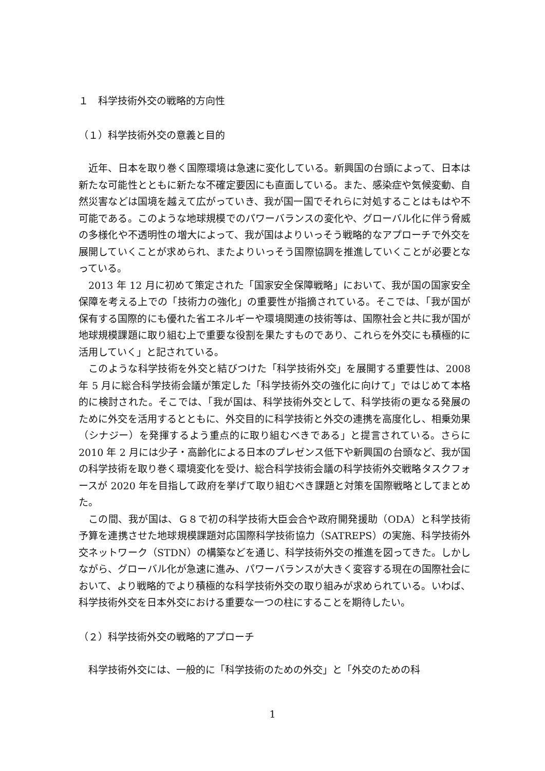１　科学技術外交の戦略的方向性
（１）科学技術外交の意義と目的
近年、日本を取り巻く国際環境は急速に変化している。新興国の台頭によって、日本は新たな可能性とともに新たな不確定要因にも直面している。また、感染症や気候変動、自然災害などは国境を越えて広がっていき、我が国一国でそれらに対処することはもはや不可能である。このような地球規模でのパワーバランスの変化や、グローバル化に伴う脅威の多様化や不透明性の増大によって、我が国はよりいっそう戦略的なアプローチで外交を展開していくことが求められ、またよりいっそう国際協調を推進していくことが必要となっている。
2013 年 12 月に初めて策定された「国家安全保障戦略」において、我が国の国家安全保障を考える上での「技術力の強化」の重要性が指摘されている。そこでは、「我が国が保有する国際的にも優れた省エネルギーや環境関連の技術等は、国際社会と共に我が国が地球規模課題に取り組む上で重要な役割を果たすものであり、これらを外交にも積極的に活用していく」と記されている。
このような科学技術を外交と結びつけた「科学技術外交」を展開する重要性は、2008 年 5 月に総合科学技術会議が策定した「科学技術外交の強化に向けて」ではじめて本格的に検討された。そこでは、「我が国は、科学技術外交として、科学技術の更なる発展のために外交を活用するとともに、外交目的に科学技術と外交の連携を高度化し、相乗効果（シナジー）を発揮するよう重点的に取り組むべきである」と提言されている。さらに 2010 年 2 月には少子・高齢化による日本のプレゼンス低下や新興国の台頭など、我が国の科学技術を取り巻く環境変化を受け、総合科学技術会議の科学技術外交戦略タスクフォースが 2020 年を目指して政府を挙げて取り組むべき課題と対策を国際戦略としてまとめた。
この間、我が国は、Ｇ８で初の科学技術大臣会合や政府開発援助（ODA）と科学技術予算を連携させた地球規模課題対応国際科学技術協力（SATREPS）の実施、科学技術外交ネットワーク（STDN）の構築などを通じ、科学技術外交の推進を図ってきた。しかしながら、グローバル化が急速に進み、パワーバランスが大きく変容する現在の国際社会において、より戦略的でより積極的な科学技術外交の取り組みが求められている。いわば、科学技術外交を日本外交における重要な一つの柱にすることを期待したい。
（２）科学技術外交の戦略的アプローチ
科学技術外交には、一般的に「科学技術のための外交」と「外交のための科
1